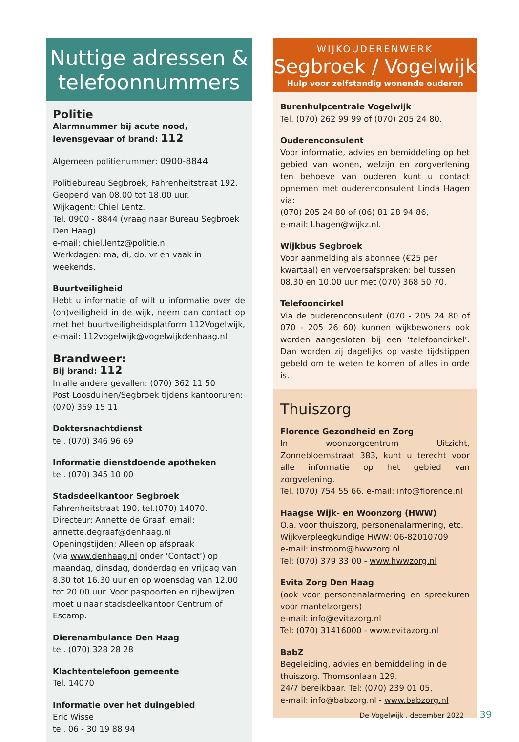Nuttige adressen &
telefoonnummers
Politie
Alarmnummer bij acute nood, levensgevaar of brand: 112
Algemeen politienummer: 0900-8844
Politiebureau Segbroek, Fahrenheitstraat 192.
Geopend van 08.00 tot 18.00 uur.
Wijkagent: Chiel Lentz.
Tel. 0900 - 8844 (vraag naar Bureau Segbroek Den Haag).
e-mail: chiel.lentz@politie.nl
Werkdagen: ma, di, do, vr en vaak in weekends.
Buurtveiligheid
Hebt u informatie of wilt u informatie over de (on)veiligheid in de wijk, neem dan contact op met het buurtveiligheidsplatform 112Vogelwijk, e-mail: 112vogelwijk@vogelwijkdenhaag.nl
Brandweer:
Bij brand: 112
In alle andere gevallen: (070) 362 11 50
Post Loosduinen/Segbroek tijdens kantooruren: (070) 359 15 11
Doktersnachtdienst
tel. (070) 346 96 69
Informatie dienstdoende apotheken
tel. (070) 345 10 00
Stadsdeelkantoor Segbroek
Fahrenheitstraat 190, tel.(070) 14070.
Directeur: Annette de Graaf, email:
annette.degraaf@denhaag.nl
Openingstijden: Alleen op afspraak
(via www.denhaag.nl onder ‘Contact’) op maandag, dinsdag, donderdag en vrijdag van 8.30 tot 16.30 uur en op woensdag van 12.00 tot 20.00 uur. Voor paspoorten en rijbewijzen moet u naar stadsdeelkantoor Centrum of Escamp.
Dierenambulance Den Haag
tel. (070) 328 28 28
Klachtentelefoon gemeente
Tel. 14070
Informatie over het duingebied
Eric Wisse
tel. 06 - 30 19 88 94
WIJKOUDERENWERK
Segbroek / Vogelwijk
Hulp voor zelfstandig wonende ouderen
Burenhulpcentrale Vogelwijk
Tel. (070) 262 99 99 of (070) 205 24 80.
Ouderenconsulent
Voor informatie, advies en bemiddeling op het gebied van wonen, welzijn en zorgverlening ten behoeve van ouderen kunt u contact opnemen met ouderenconsulent Linda Hagen via:
(070) 205 24 80 of (06) 81 28 94 86,
e-mail: l.hagen@wijkz.nl.
Wijkbus Segbroek
Voor aanmelding als abonnee (€25 per kwartaal) en vervoersafspraken: bel tussen 08.30 en 10.00 uur met (070) 368 50 70.
Telefooncirkel
Via de ouderenconsulent (070 - 205 24 80 of 070 - 205 26 60) kunnen wijkbewoners ook worden aangesloten bij een ‘telefooncirkel’. Dan worden zij dagelijks op vaste tijdstippen gebeld om te weten te komen of alles in orde is.
Thuiszorg
Florence Gezondheid en Zorg
In woonzorgcentrum Uitzicht, Zonnebloemstraat 383, kunt u terecht voor alle informatie op het gebied van zorgvelening.
Tel. (070) 754 55 66. e-mail: info@florence.nl
Haagse Wijk- en Woonzorg (HWW)
O.a. voor thuiszorg, personenalarmering, etc.
Wijkverpleegkundige HWW: 06-82010709
e-mail: instroom@hwwzorg.nl
Tel: (070) 379 33 00 - www.hwwzorg.nl
Evita Zorg Den Haag
(ook voor personenalarmering en spreekuren voor mantelzorgers)
e-mail: info@evitazorg.nl
Tel: (070) 31416000 - www.evitazorg.nl
BabZ
Begeleiding, advies en bemiddeling in de thuiszorg. Thomsonlaan 129.
24/7 bereikbaar. Tel: (070) 239 01 05,
e-mail: info@babzorg.nl - www.babzorg.nl
De Vogelwijk . december 2022 39